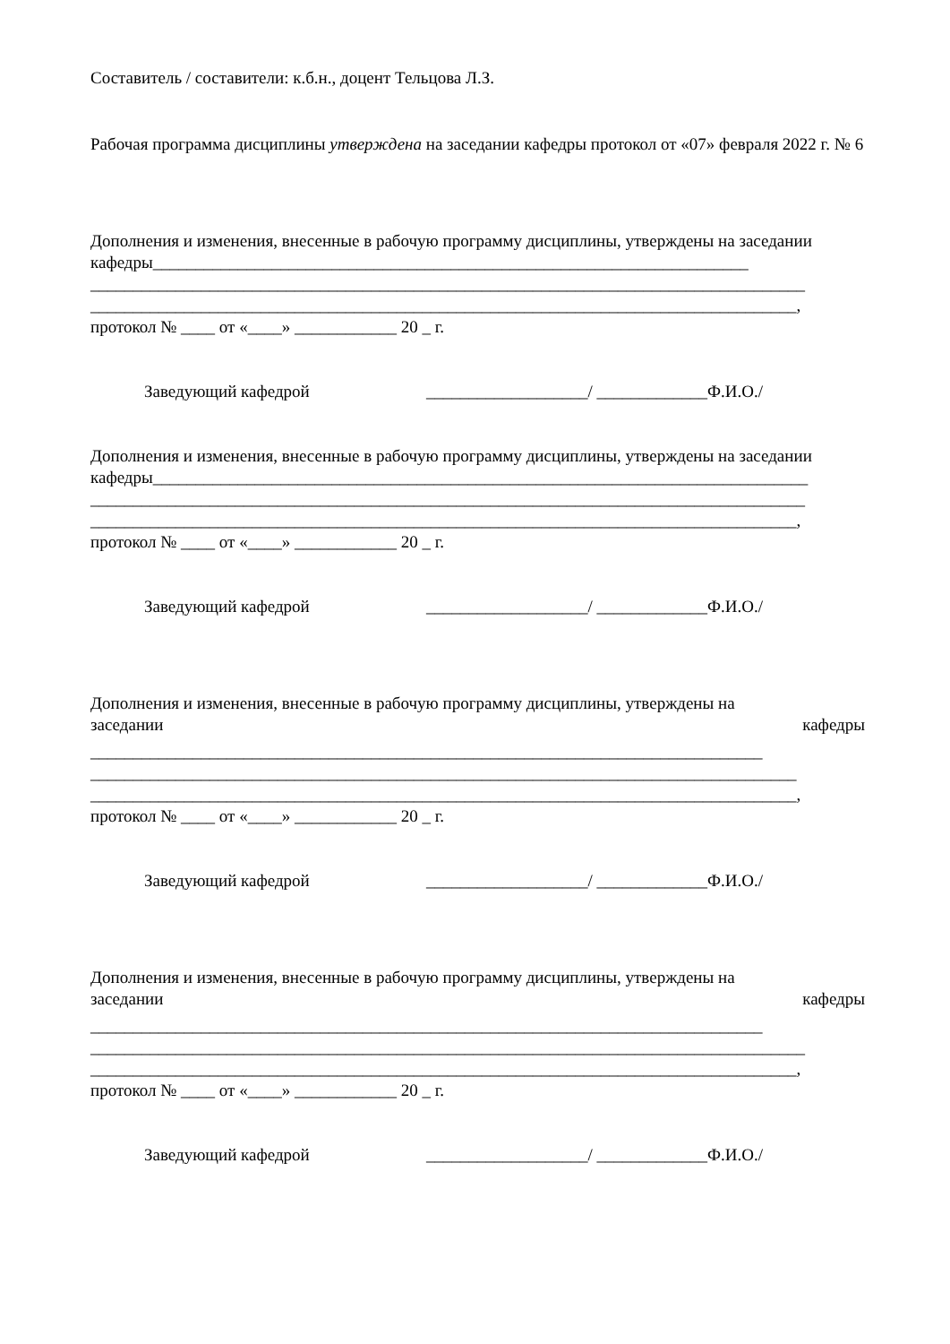Составитель / составители: к.б.н., доцент Тельцова Л.З.
Рабочая программа дисциплины утверждена на заседании кафедры протокол от «07» февраля 2022 г. № 6
Дополнения и изменения, внесенные в рабочую программу дисциплины, утверждены на заседании
кафедры______________________________________________________________________
____________________________________________________________________________________
___________________________________________________________________________________,
протокол № ____ от «____» ____________ 20 _ г.
Заведующий кафедрой ___________________/ _____________Ф.И.О./
Дополнения и изменения, внесенные в рабочую программу дисциплины, утверждены на заседании
кафедры_____________________________________________________________________________
____________________________________________________________________________________
___________________________________________________________________________________,
протокол № ____ от «____» ____________ 20 _ г.
Заведующий кафедрой ___________________/ _____________Ф.И.О./
Дополнения и изменения, внесенные в рабочую программу дисциплины, утверждены на
заседании кафедры
_______________________________________________________________________________
___________________________________________________________________________________
___________________________________________________________________________________,
протокол № ____ от «____» ____________ 20 _ г.
Заведующий кафедрой ___________________/ _____________Ф.И.О./
Дополнения и изменения, внесенные в рабочую программу дисциплины, утверждены на
заседании кафедры
_______________________________________________________________________________
____________________________________________________________________________________
___________________________________________________________________________________,
протокол № ____ от «____» ____________ 20 _ г.
Заведующий кафедрой ___________________/ _____________Ф.И.О./